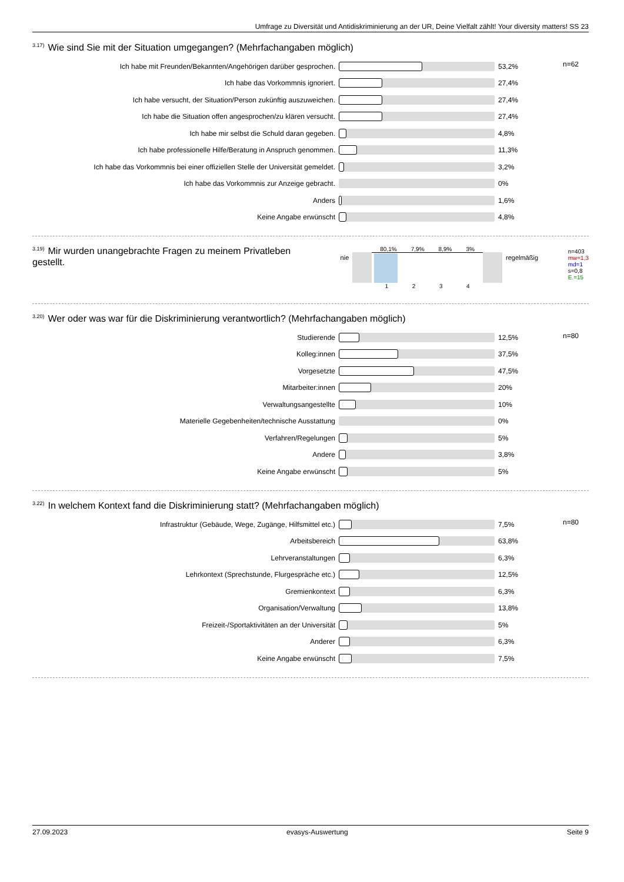Umfrage zu Diversität und Antidiskriminierung an der UR, Deine Vielfalt zählt! Your diversity matters! SS 23
<sup>3.17)</sup>Wie sind Sie mit der Situation umgegangen? (Mehrfachangaben möglich)
| Ich habe mit Freunden/Bekannten/Angehörigen darüber gesprochen. | | 53,2% | n=62 |
| Ich habe das Vorkommnis ignoriert. | | 27,4% | |
| Ich habe versucht, der Situation/Person zukünftig auszuweichen. | | 27,4% | |
| Ich habe die Situation offen angesprochen/zu klären versucht. | | 27,4% | |
| Ich habe mir selbst die Schuld daran gegeben. | | 4,8% | |
| Ich habe professionelle Hilfe/Beratung in Anspruch genommen. | | 11,3% | |
| Ich habe das Vorkommnis bei einer offiziellen Stelle der Universität gemeldet. | | 3,2% | |
| Ich habe das Vorkommnis zur Anzeige gebracht. | | 0% | |
| Anders | | 1,6% | |
| Keine Angabe erwünscht | | 4,8% | |
<sup>3.19)</sup>Mir wurden unangebrachte Fragen zu meinem Privatleben gestellt.
nie
80,1% 7,9% 8,9% 3%
1 2 3 4
regelmäßig
n=403
mw=1,3
md=1
s=0,8
E.=15
<sup>3.20)</sup>Wer oder was war für die Diskriminierung verantwortlich? (Mehrfachangaben möglich)
| Studierende | | 12,5% | n=80 |
| Kolleg:innen | | 37,5% | |
| Vorgesetzte | | 47,5% | |
| Mitarbeiter:innen | | 20% | |
| Verwaltungsangestellte | | 10% | |
| Materielle Gegebenheiten/technische Ausstattung | | 0% | |
| Verfahren/Regelungen | | 5% | |
| Andere | | 3,8% | |
| Keine Angabe erwünscht | | 5% | |
<sup>3.22)</sup>In welchem Kontext fand die Diskriminierung statt? (Mehrfachangaben möglich)
| Infrastruktur (Gebäude, Wege, Zugänge, Hilfsmittel etc.) | | 7,5% | n=80 |
| Arbeitsbereich | | 63,8% | |
| Lehrveranstaltungen | | 6,3% | |
| Lehrkontext (Sprechstunde, Flurgespräche etc.) | | 12,5% | |
| Gremienkontext | | 6,3% | |
| Organisation/Verwaltung | | 13,8% | |
| Freizeit-/Sportaktivitäten an der Universität | | 5% | |
| Anderer | | 6,3% | |
| Keine Angabe erwünscht | | 7,5% | |
27.09.2023 evasys-Auswertung Seite 9